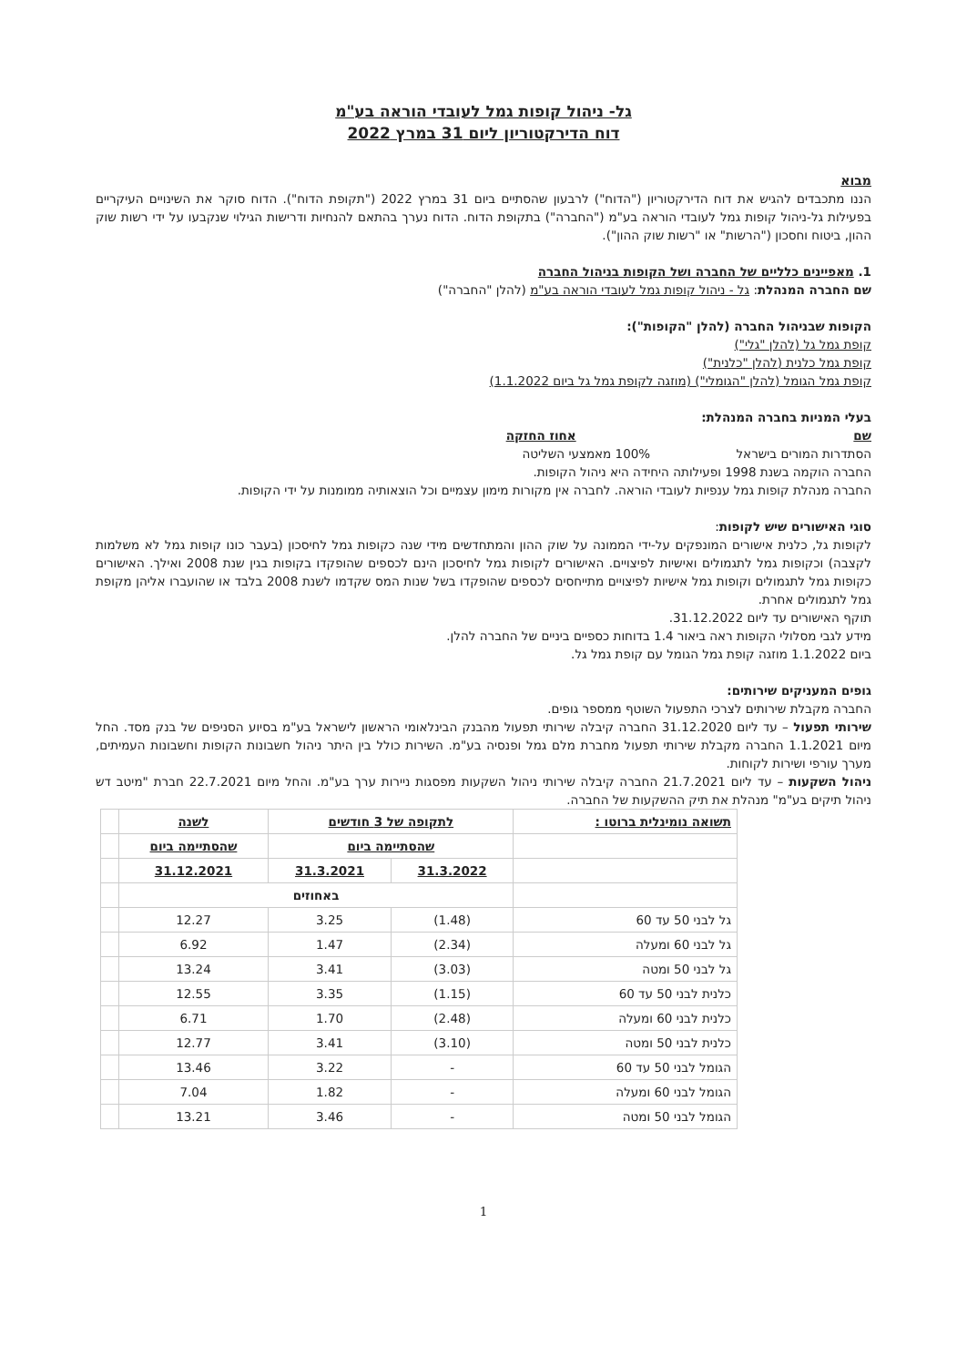גל- ניהול קופות גמל לעובדי הוראה בע"מ
דוח הדירקטוריון ליום 31 במרץ 2022
מבוא
הננו מתכבדים להגיש את דוח הדירקטוריון ("הדוח") לרבעון שהסתיים ביום 31 במרץ 2022 ("תקופת הדוח"). הדוח סוקר את השינויים העיקריים בפעילות גל-ניהול קופות גמל לעובדי הוראה בע"מ ("החברה") בתקופת הדוח. הדוח נערך בהתאם להנחיות ודרישות הגילוי שנקבעו על ידי רשות שוק ההון, ביטוח וחסכון ("הרשות" או "רשות שוק ההון").
1. מאפיינים כלליים של החברה ושל הקופות בניהול החברה
שם החברה המנהלת: גל - ניהול קופות גמל לעובדי הוראה בע"מ (להלן "החברה")
הקופות שבניהול החברה (להלן "הקופות"):
קופת גמל גל (להלן "גלי")
קופת גמל כלנית (להלן "כלנית")
קופת גמל הגומל (להלן "הגומלי") (מוזגה לקופת גמל גל ביום 1.1.2022)
בעלי המניות בחברה המנהלת:
שם אחוז החזקה
הסתדרות המורים בישראל 100% מאמצעי השליטה
החברה הוקמה בשנת 1998 ופעילותה היחידה היא ניהול הקופות.
החברה מנהלת קופות גמל ענפיות לעובדי הוראה. לחברה אין מקורות מימון עצמיים וכל הוצאותיה ממומנות על ידי הקופות.
סוגי האישורים שיש לקופות:
לקופות גל, כלנית אישורים המונפקים על-ידי הממונה על שוק ההון והמתחדשים מידי שנה כקופות גמל לחיסכון (בעבר כונו קופות גמל לא משלמות לקצבה) וכקופות גמל לתגמולים ואישיות לפיצויים. האישורים לקופות גמל לחיסכון הינם לכספים שהופקדו בקופות בגין שנת 2008 ואילך. האישורים כקופות גמל לתגמולים וקופות גמל אישיות לפיצויים מתייחסים לכספים שהופקדו בשל שנות המס שקדמו לשנת 2008 בלבד או שהועברו אליהן מקופת גמל לתגמולים אחרת.
תוקף האישורים עד ליום 31.12.2022.
מידע לגבי מסלולי הקופות ראה ביאור 1.4 בדוחות כספיים ביניים של החברה להלן.
ביום 1.1.2022 מוזגה קופת גמל הגומל עם קופת גמל גל.
גופים המעניקים שירותים:
החברה מקבלת שירותים לצרכי התפעול השוטף ממספר גופים.
שירותי תפעול – עד ליום 31.12.2020 החברה קיבלה שירותי תפעול מהבנק הבינלאומי הראשון לישראל בע"מ בסיוע הסניפים של בנק מסד. החל מיום 1.1.2021 החברה מקבלת שירותי תפעול מחברת מלם גמל ופנסיה בע"מ. השירות כולל בין היתר ניהול חשבונות הקופות וחשבונות העמיתים, מערך עורפי ושירות לקוחות.
ניהול השקעות – עד ליום 21.7.2021 החברה קיבלה שירותי ניהול השקעות מפסגות ניירות ערך בע"מ. והחל מיום 22.7.2021 חברת "מיטב דש ניהול תיקים בע"מ" מנהלת את תיק ההשקעות של החברה.
| תשואה נומינלית ברוטו : | לתקופה של 3 חודשים | | לשנה | |
| | שהסתיימה ביום | | שהסתיימה ביום | |
| | 31.3.2022 | 31.3.2021 | 31.12.2021 | |
| | באחוזים | | | |
| גל לבני 50 עד 60 | (1.48) | 3.25 | 12.27 | |
| גל לבני 60 ומעלה | (2.34) | 1.47 | 6.92 | |
| גל לבני 50 ומטה | (3.03) | 3.41 | 13.24 | |
| כלנית לבני 50 עד 60 | (1.15) | 3.35 | 12.55 | |
| כלנית לבני 60 ומעלה | (2.48) | 1.70 | 6.71 | |
| כלנית לבני 50 ומטה | (3.10) | 3.41 | 12.77 | |
| הגומל לבני 50 עד 60 | - | 3.22 | 13.46 | |
| הגומל לבני 60 ומעלה | - | 1.82 | 7.04 | |
| הגומל לבני 50 ומטה | - | 3.46 | 13.21 | |
1